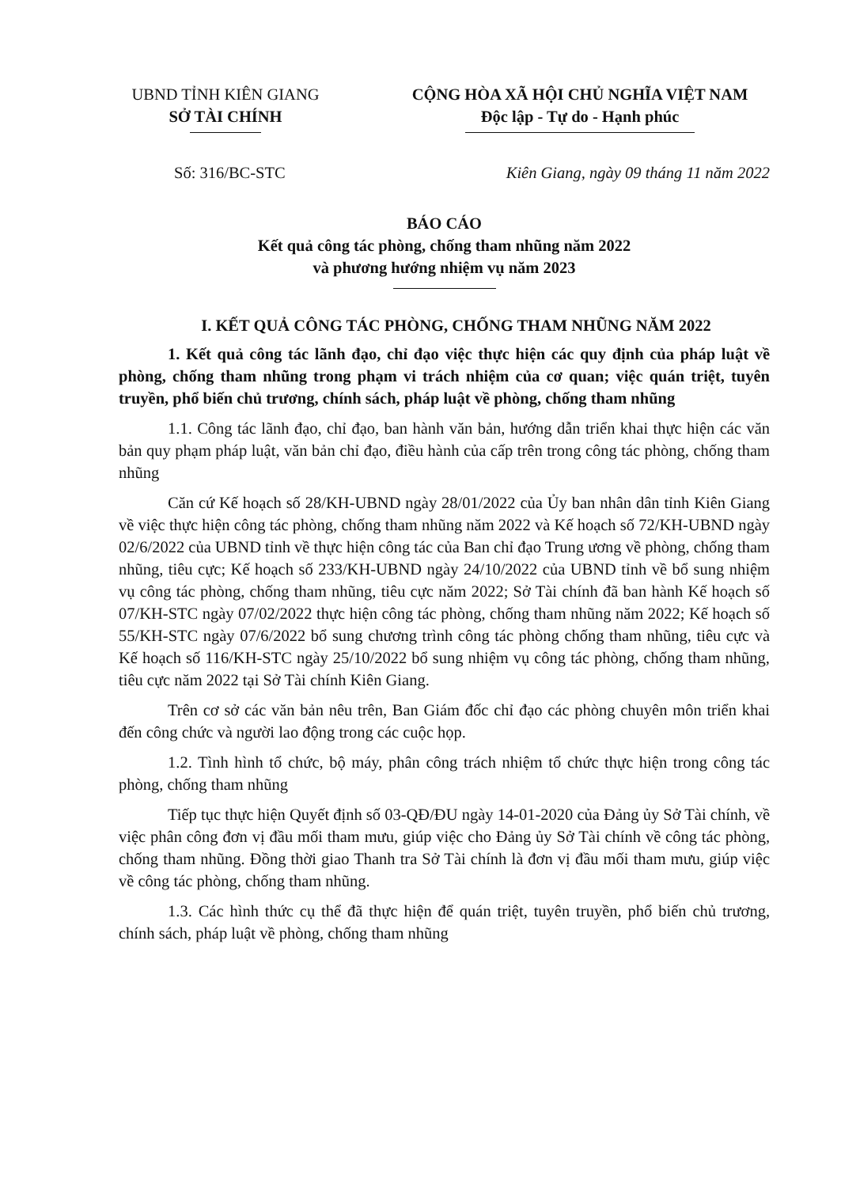UBND TỈNH KIÊN GIANG
SỞ TÀI CHÍNH
CỘNG HÒA XÃ HỘI CHỦ NGHĨA VIỆT NAM
Độc lập - Tự do - Hạnh phúc
Số: 316/BC-STC Kiên Giang, ngày 09 tháng 11 năm 2022
BÁO CÁO
Kết quả công tác phòng, chống tham nhũng năm 2022
và phương hướng nhiệm vụ năm 2023
I. KẾT QUẢ CÔNG TÁC PHÒNG, CHỐNG THAM NHŨNG NĂM 2022
1. Kết quả công tác lãnh đạo, chỉ đạo việc thực hiện các quy định của pháp luật về phòng, chống tham nhũng trong phạm vi trách nhiệm của cơ quan; việc quán triệt, tuyên truyền, phổ biến chủ trương, chính sách, pháp luật về phòng, chống tham nhũng
1.1. Công tác lãnh đạo, chỉ đạo, ban hành văn bản, hướng dẫn triển khai thực hiện các văn bản quy phạm pháp luật, văn bản chỉ đạo, điều hành của cấp trên trong công tác phòng, chống tham nhũng
Căn cứ Kế hoạch số 28/KH-UBND ngày 28/01/2022 của Ủy ban nhân dân tỉnh Kiên Giang về việc thực hiện công tác phòng, chống tham nhũng năm 2022 và Kế hoạch số 72/KH-UBND ngày 02/6/2022 của UBND tỉnh về thực hiện công tác của Ban chỉ đạo Trung ương về phòng, chống tham nhũng, tiêu cực; Kế hoạch số 233/KH-UBND ngày 24/10/2022 của UBND tỉnh về bổ sung nhiệm vụ công tác phòng, chống tham nhũng, tiêu cực năm 2022; Sở Tài chính đã ban hành Kế hoạch số 07/KH-STC ngày 07/02/2022 thực hiện công tác phòng, chống tham nhũng năm 2022; Kế hoạch số 55/KH-STC ngày 07/6/2022 bổ sung chương trình công tác phòng chống tham nhũng, tiêu cực và Kế hoạch số 116/KH-STC ngày 25/10/2022 bổ sung nhiệm vụ công tác phòng, chống tham nhũng, tiêu cực năm 2022 tại Sở Tài chính Kiên Giang.
Trên cơ sở các văn bản nêu trên, Ban Giám đốc chỉ đạo các phòng chuyên môn triển khai đến công chức và người lao động trong các cuộc họp.
1.2. Tình hình tổ chức, bộ máy, phân công trách nhiệm tổ chức thực hiện trong công tác phòng, chống tham nhũng
Tiếp tục thực hiện Quyết định số 03-QĐ/ĐU ngày 14-01-2020 của Đảng ủy Sở Tài chính, về việc phân công đơn vị đầu mối tham mưu, giúp việc cho Đảng ủy Sở Tài chính về công tác phòng, chống tham nhũng. Đồng thời giao Thanh tra Sở Tài chính là đơn vị đầu mối tham mưu, giúp việc về công tác phòng, chống tham nhũng.
1.3. Các hình thức cụ thể đã thực hiện để quán triệt, tuyên truyền, phổ biến chủ trương, chính sách, pháp luật về phòng, chống tham nhũng